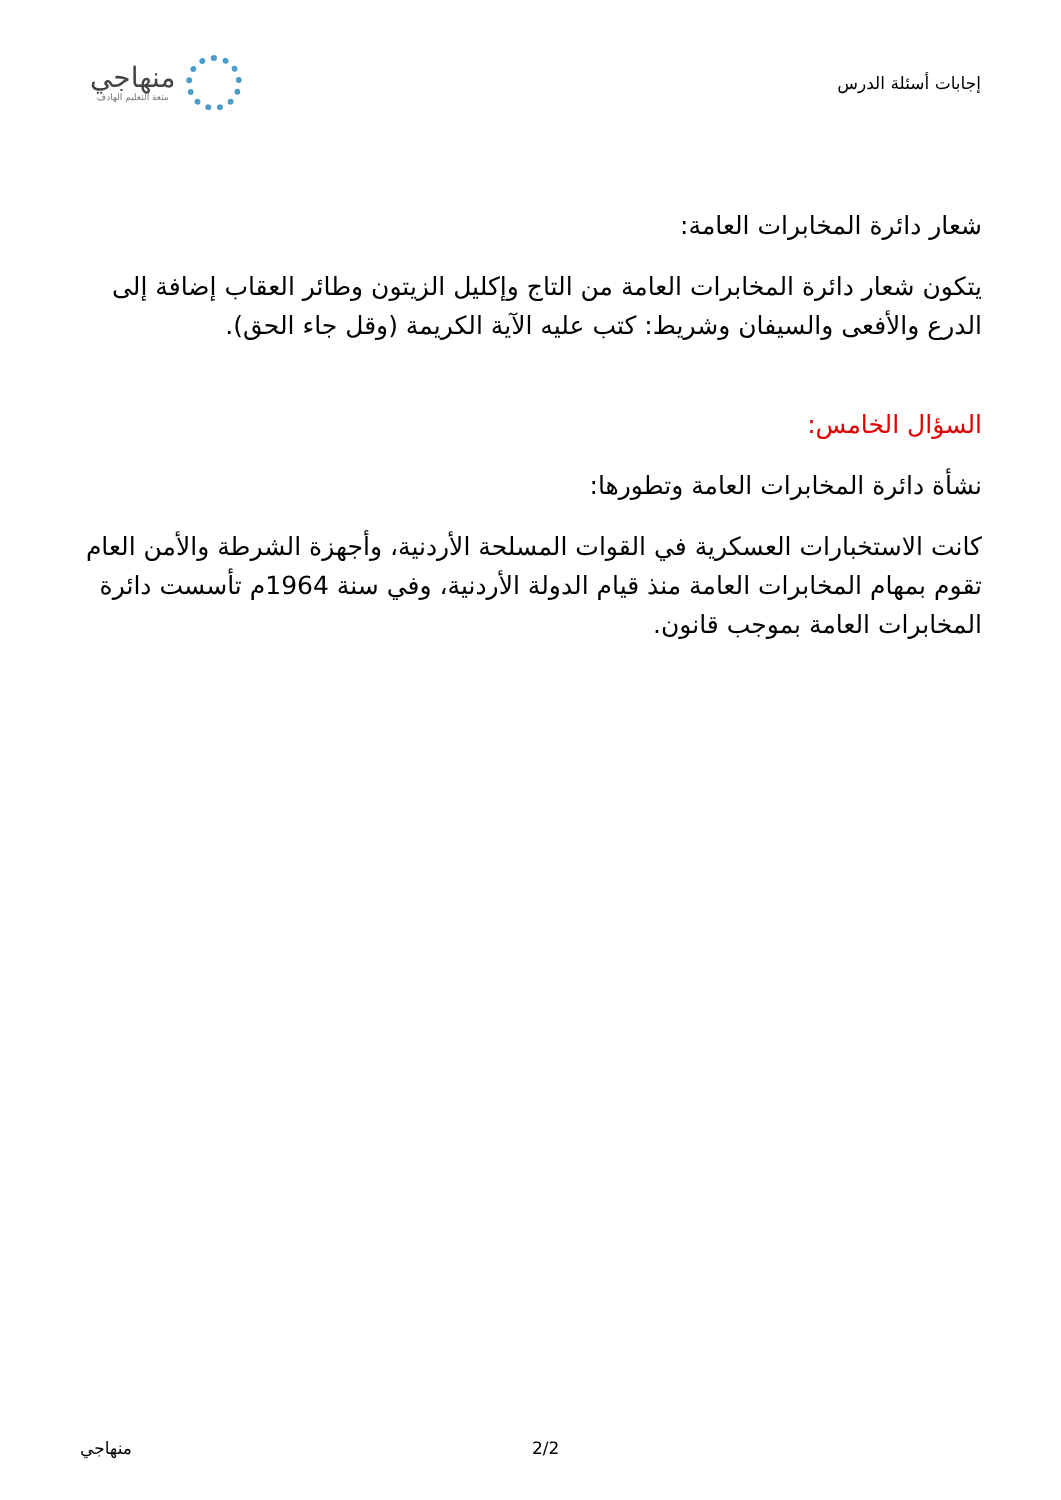إجابات أسئلة الدرس
منهاجي
متعة التعليم الهادف
شعار دائرة المخابرات العامة:
يتكون شعار دائرة المخابرات العامة من التاج وإكليل الزيتون وطائر العقاب إضافة إلى الدرع والأفعى والسيفان وشريط: كتب عليه الآية الكريمة (وقل جاء الحق).
السؤال الخامس:
نشأة دائرة المخابرات العامة وتطورها:
كانت الاستخبارات العسكرية في القوات المسلحة الأردنية، وأجهزة الشرطة والأمن العام تقوم بمهام المخابرات العامة منذ قيام الدولة الأردنية، وفي سنة 1964م تأسست دائرة المخابرات العامة بموجب قانون.
منهاجي 2/2